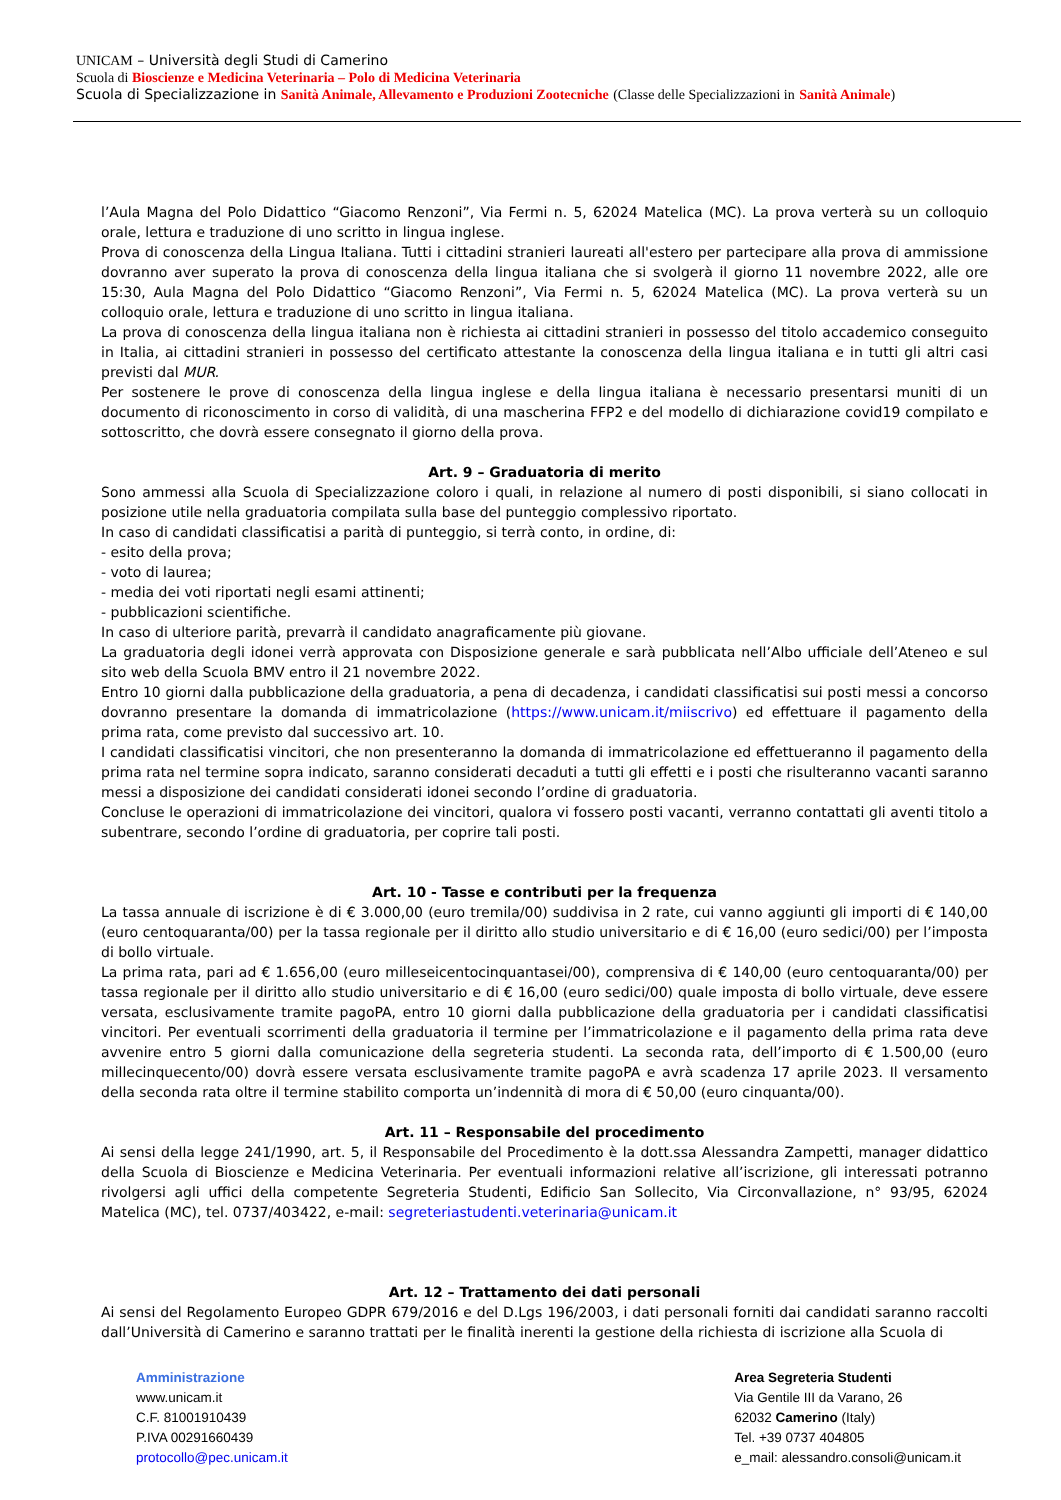UNICAM – Università degli Studi di Camerino
Scuola di Bioscienze e Medicina Veterinaria – Polo di Medicina Veterinaria
Scuola di Specializzazione in Sanità Animale, Allevamento e Produzioni Zootecniche (Classe delle Specializzazioni in Sanità Animale)
l’Aula Magna del Polo Didattico “Giacomo Renzoni”, Via Fermi n. 5, 62024 Matelica (MC). La prova verterà su un colloquio orale, lettura e traduzione di uno scritto in lingua inglese.
Prova di conoscenza della Lingua Italiana. Tutti i cittadini stranieri laureati all'estero per partecipare alla prova di ammissione dovranno aver superato la prova di conoscenza della lingua italiana che si svolgerà il giorno 11 novembre 2022, alle ore 15:30, Aula Magna del Polo Didattico “Giacomo Renzoni”, Via Fermi n. 5, 62024 Matelica (MC). La prova verterà su un colloquio orale, lettura e traduzione di uno scritto in lingua italiana.
La prova di conoscenza della lingua italiana non è richiesta ai cittadini stranieri in possesso del titolo accademico conseguito in Italia, ai cittadini stranieri in possesso del certificato attestante la conoscenza della lingua italiana e in tutti gli altri casi previsti dal MUR.
Per sostenere le prove di conoscenza della lingua inglese e della lingua italiana è necessario presentarsi muniti di un documento di riconoscimento in corso di validità, di una mascherina FFP2 e del modello di dichiarazione covid19 compilato e sottoscritto, che dovrà essere consegnato il giorno della prova.
Art. 9 – Graduatoria di merito
Sono ammessi alla Scuola di Specializzazione coloro i quali, in relazione al numero di posti disponibili, si siano collocati in posizione utile nella graduatoria compilata sulla base del punteggio complessivo riportato.
In caso di candidati classificatisi a parità di punteggio, si terrà conto, in ordine, di:
- esito della prova;
- voto di laurea;
- media dei voti riportati negli esami attinenti;
- pubblicazioni scientifiche.
In caso di ulteriore parità, prevarrà il candidato anagraficamente più giovane.
La graduatoria degli idonei verrà approvata con Disposizione generale e sarà pubblicata nell’Albo ufficiale dell’Ateneo e sul sito web della Scuola BMV entro il 21 novembre 2022.
Entro 10 giorni dalla pubblicazione della graduatoria, a pena di decadenza, i candidati classificatisi sui posti messi a concorso dovranno presentare la domanda di immatricolazione (https://www.unicam.it/miiscrivo) ed effettuare il pagamento della prima rata, come previsto dal successivo art. 10.
I candidati classificatisi vincitori, che non presenteranno la domanda di immatricolazione ed effettueranno il pagamento della prima rata nel termine sopra indicato, saranno considerati decaduti a tutti gli effetti e i posti che risulteranno vacanti saranno messi a disposizione dei candidati considerati idonei secondo l’ordine di graduatoria.
Concluse le operazioni di immatricolazione dei vincitori, qualora vi fossero posti vacanti, verranno contattati gli aventi titolo a subentrare, secondo l’ordine di graduatoria, per coprire tali posti.
Art. 10 - Tasse e contributi per la frequenza
La tassa annuale di iscrizione è di € 3.000,00 (euro tremila/00) suddivisa in 2 rate, cui vanno aggiunti gli importi di € 140,00 (euro centoquaranta/00) per la tassa regionale per il diritto allo studio universitario e di € 16,00 (euro sedici/00) per l’imposta di bollo virtuale.
La prima rata, pari ad € 1.656,00 (euro milleseicentocinquantasei/00), comprensiva di € 140,00 (euro centoquaranta/00) per tassa regionale per il diritto allo studio universitario e di € 16,00 (euro sedici/00) quale imposta di bollo virtuale, deve essere versata, esclusivamente tramite pagoPA, entro 10 giorni dalla pubblicazione della graduatoria per i candidati classificatisi vincitori. Per eventuali scorrimenti della graduatoria il termine per l’immatricolazione e il pagamento della prima rata deve avvenire entro 5 giorni dalla comunicazione della segreteria studenti. La seconda rata, dell’importo di € 1.500,00 (euro millecinquecento/00) dovrà essere versata esclusivamente tramite pagoPA e avrà scadenza 17 aprile 2023. Il versamento della seconda rata oltre il termine stabilito comporta un’indennità di mora di € 50,00 (euro cinquanta/00).
Art. 11 – Responsabile del procedimento
Ai sensi della legge 241/1990, art. 5, il Responsabile del Procedimento è la dott.ssa Alessandra Zampetti, manager didattico della Scuola di Bioscienze e Medicina Veterinaria. Per eventuali informazioni relative all’iscrizione, gli interessati potranno rivolgersi agli uffici della competente Segreteria Studenti, Edificio San Sollecito, Via Circonvallazione, n° 93/95, 62024 Matelica (MC), tel. 0737/403422, e-mail: segreteriastudenti.veterinaria@unicam.it
Art. 12 – Trattamento dei dati personali
Ai sensi del Regolamento Europeo GDPR 679/2016 e del D.Lgs 196/2003, i dati personali forniti dai candidati saranno raccolti dall’Università di Camerino e saranno trattati per le finalità inerenti la gestione della richiesta di iscrizione alla Scuola di
Amministrazione
www.unicam.it
C.F. 81001910439
P.IVA 00291660439
protocollo@pec.unicam.it
Area Segreteria Studenti
Via Gentile III da Varano, 26
62032 Camerino (Italy)
Tel. +39 0737 404805
e_mail: alessandro.consoli@unicam.it